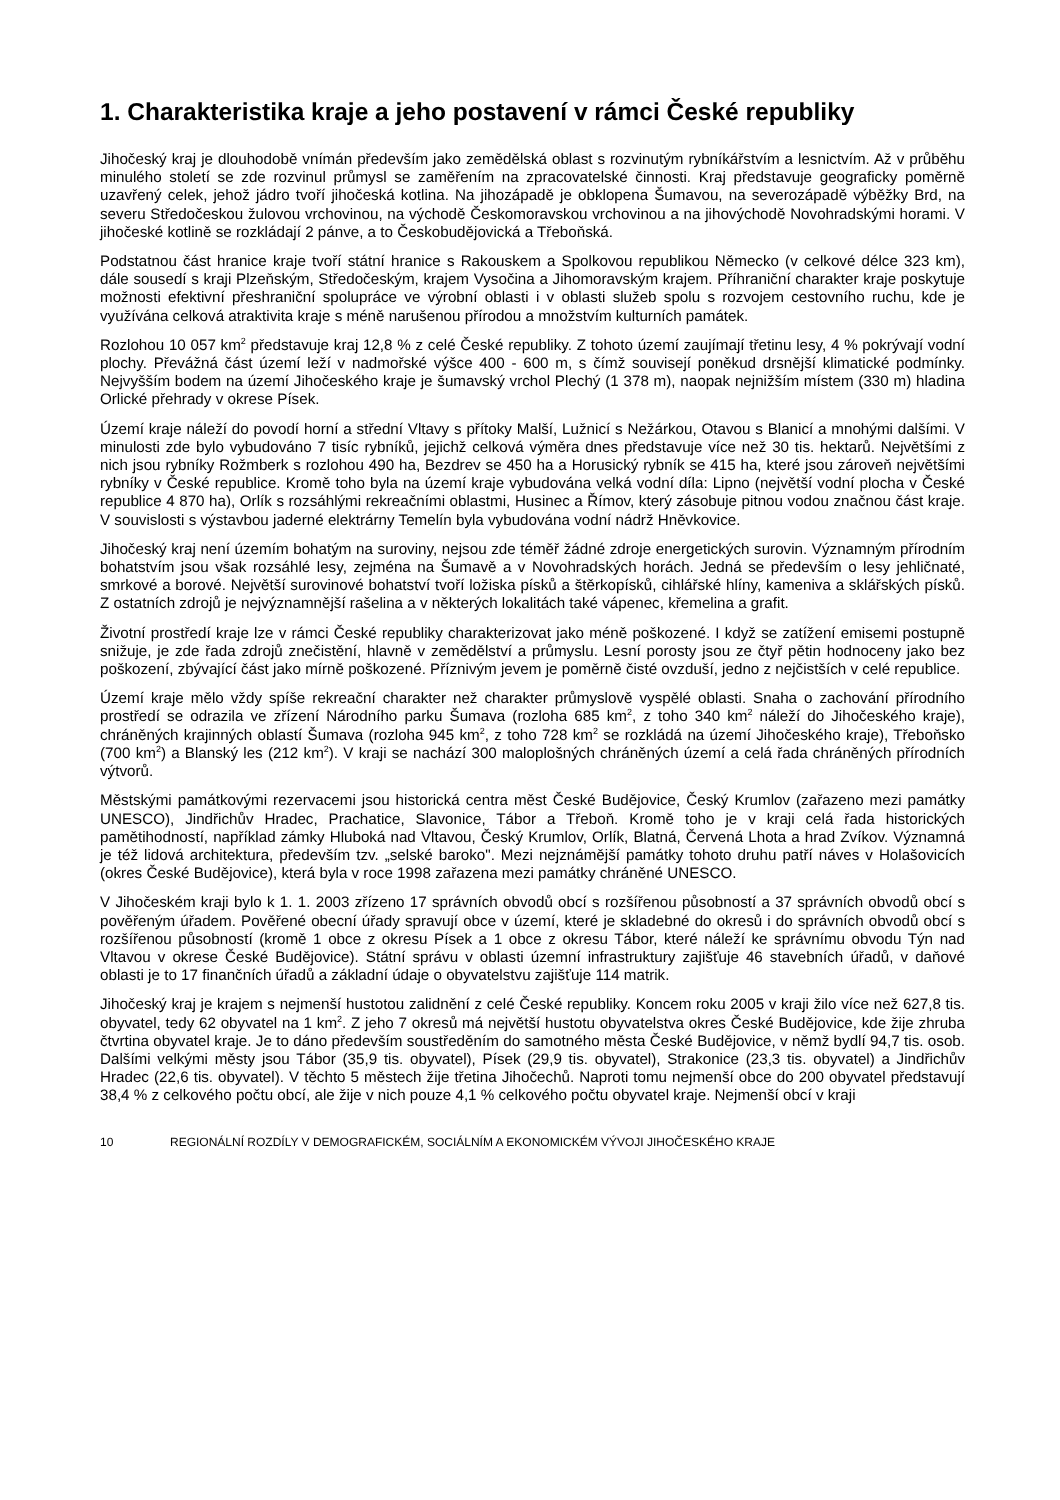1. Charakteristika kraje a jeho postavení v rámci České republiky
Jihočeský kraj je dlouhodobě vnímán především jako zemědělská oblast s rozvinutým rybníkářstvím a lesnictvím. Až v průběhu minulého století se zde rozvinul průmysl se zaměřením na zpracovatelské činnosti. Kraj představuje geograficky poměrně uzavřený celek, jehož jádro tvoří jihočeská kotlina. Na jihozápadě je obklopena Šumavou, na severozápadě výběžky Brd, na severu Středočeskou žulovou vrchovinou, na východě Českomoravskou vrchovinou a na jihovýchodě Novohradskými horami. V jihočeské kotlině se rozkládají 2 pánve, a to Českobudějovická a Třeboňská.
Podstatnou část hranice kraje tvoří státní hranice s Rakouskem a Spolkovou republikou Německo (v celkové délce 323 km), dále sousedí s kraji Plzeňským, Středočeským, krajem Vysočina a Jihomoravským krajem. Příhraniční charakter kraje poskytuje možnosti efektivní přeshraniční spolupráce ve výrobní oblasti i v oblasti služeb spolu s rozvojem cestovního ruchu, kde je využívána celková atraktivita kraje s méně narušenou přírodou a množstvím kulturních památek.
Rozlohou 10 057 km<sup>2</sup> představuje kraj 12,8 % z celé České republiky. Z tohoto území zaujímají třetinu lesy, 4 % pokrývají vodní plochy. Převážná část území leží v nadmořské výšce 400 - 600 m, s čímž souvisejí poněkud drsnější klimatické podmínky. Nejvyšším bodem na území Jihočeského kraje je šumavský vrchol Plechý (1 378 m), naopak nejnižším místem (330 m) hladina Orlické přehrady v okrese Písek.
Území kraje náleží do povodí horní a střední Vltavy s přítoky Malší, Lužnicí s Nežárkou, Otavou s Blanicí a mnohými dalšími. V minulosti zde bylo vybudováno 7 tisíc rybníků, jejichž celková výměra dnes představuje více než 30 tis. hektarů. Největšími z nich jsou rybníky Rožmberk s rozlohou 490 ha, Bezdrev se 450 ha a Horusický rybník se 415 ha, které jsou zároveň největšími rybníky v České republice. Kromě toho byla na území kraje vybudována velká vodní díla: Lipno (největší vodní plocha v České republice 4 870 ha), Orlík s rozsáhlými rekreačními oblastmi, Husinec a Římov, který zásobuje pitnou vodou značnou část kraje. V souvislosti s výstavbou jaderné elektrárny Temelín byla vybudována vodní nádrž Hněvkovice.
Jihočeský kraj není územím bohatým na suroviny, nejsou zde téměř žádné zdroje energetických surovin. Významným přírodním bohatstvím jsou však rozsáhlé lesy, zejména na Šumavě a v Novohradských horách. Jedná se především o lesy jehličnaté, smrkové a borové. Největší surovinové bohatství tvoří ložiska písků a štěrkopísků, cihlářské hlíny, kameniva a sklářských písků. Z ostatních zdrojů je nejvýznamnější rašelina a v některých lokalitách také vápenec, křemelina a grafit.
Životní prostředí kraje lze v rámci České republiky charakterizovat jako méně poškozené. I když se zatížení emisemi postupně snižuje, je zde řada zdrojů znečistění, hlavně v zemědělství a průmyslu. Lesní porosty jsou ze čtyř pětin hodnoceny jako bez poškození, zbývající část jako mírně poškozené. Příznivým jevem je poměrně čisté ovzduší, jedno z nejčistších v celé republice.
Území kraje mělo vždy spíše rekreační charakter než charakter průmyslově vyspělé oblasti. Snaha o zachování přírodního prostředí se odrazila ve zřízení Národního parku Šumava (rozloha 685 km<sup>2</sup>, z toho 340 km<sup>2</sup> náleží do Jihočeského kraje), chráněných krajinných oblastí Šumava (rozloha 945 km<sup>2</sup>, z toho 728 km<sup>2</sup> se rozkládá na území Jihočeského kraje), Třeboňsko (700 km<sup>2</sup>) a Blanský les (212 km<sup>2</sup>). V kraji se nachází 300 maloplošných chráněných území a celá řada chráněných přírodních výtvorů.
Městskými památkovými rezervacemi jsou historická centra měst České Budějovice, Český Krumlov (zařazeno mezi památky UNESCO), Jindřichův Hradec, Prachatice, Slavonice, Tábor a Třeboň. Kromě toho je v kraji celá řada historických pamětihodností, například zámky Hluboká nad Vltavou, Český Krumlov, Orlík, Blatná, Červená Lhota a hrad Zvíkov. Významná je též lidová architektura, především tzv. „selské baroko". Mezi nejznámější památky tohoto druhu patří náves v Holašovicích (okres České Budějovice), která byla v roce 1998 zařazena mezi památky chráněné UNESCO.
V Jihočeském kraji bylo k 1. 1. 2003 zřízeno 17 správních obvodů obcí s rozšířenou působností a 37 správních obvodů obcí s pověřeným úřadem. Pověřené obecní úřady spravují obce v území, které je skladebné do okresů i do správních obvodů obcí s rozšířenou působností (kromě 1 obce z okresu Písek a 1 obce z okresu Tábor, které náleží ke správnímu obvodu Týn nad Vltavou v okrese České Budějovice). Státní správu v oblasti územní infrastruktury zajišťuje 46 stavebních úřadů, v daňové oblasti je to 17 finančních úřadů a základní údaje o obyvatelstvu zajišťuje 114 matrik.
Jihočeský kraj je krajem s nejmenší hustotou zalidnění z celé České republiky. Koncem roku 2005 v kraji žilo více než 627,8 tis. obyvatel, tedy 62 obyvatel na 1 km<sup>2</sup>. Z jeho 7 okresů má největší hustotu obyvatelstva okres České Budějovice, kde žije zhruba čtvrtina obyvatel kraje. Je to dáno především soustředěním do samotného města České Budějovice, v němž bydlí 94,7 tis. osob. Dalšími velkými městy jsou Tábor (35,9 tis. obyvatel), Písek (29,9 tis. obyvatel), Strakonice (23,3 tis. obyvatel) a Jindřichův Hradec (22,6 tis. obyvatel). V těchto 5 městech žije třetina Jihočechů. Naproti tomu nejmenší obce do 200 obyvatel představují 38,4 % z celkového počtu obcí, ale žije v nich pouze 4,1 % celkového počtu obyvatel kraje. Nejmenší obcí v kraji
10 REGIONÁLNÍ ROZDÍLY V DEMOGRAFICKÉM, SOCIÁLNÍM A EKONOMICKÉM VÝVOJI JIHOČESKÉHO KRAJE